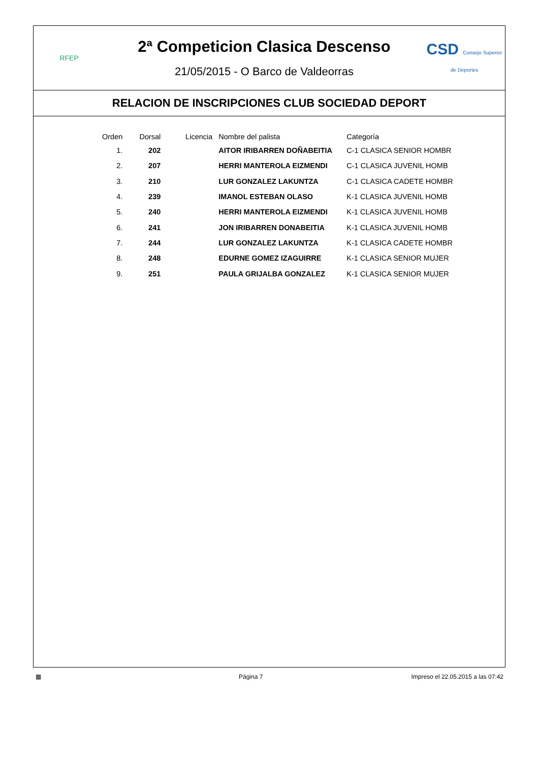RFEP
2ª Competicion Clasica Descenso
21/05/2015 - O Barco de Valdeorras
CSD Consejo Superior de Deportes
RELACION DE INSCRIPCIONES CLUB SOCIEDAD DEPORT
| Orden | Dorsal | Licencia | Nombre del palista | Categoría |
| --- | --- | --- | --- | --- |
| 1. | 202 | | AITOR IRIBARREN DOÑABEITIA | C-1 CLASICA SENIOR HOMBR |
| 2. | 207 | | HERRI MANTEROLA EIZMENDI | C-1 CLASICA JUVENIL HOMB |
| 3. | 210 | | LUR GONZALEZ LAKUNTZA | C-1 CLASICA CADETE HOMBR |
| 4. | 239 | | IMANOL ESTEBAN OLASO | K-1 CLASICA JUVENIL HOMB |
| 5. | 240 | | HERRI MANTEROLA EIZMENDI | K-1 CLASICA JUVENIL HOMB |
| 6. | 241 | | JON IRIBARREN DONABEITIA | K-1 CLASICA JUVENIL HOMB |
| 7. | 244 | | LUR GONZALEZ LAKUNTZA | K-1 CLASICA CADETE HOMBR |
| 8. | 248 | | EDURNE GOMEZ IZAGUIRRE | K-1 CLASICA SENIOR MUJER |
| 9. | 251 | | PAULA GRIJALBA GONZALEZ | K-1 CLASICA SENIOR MUJER |
▦ Página 7 Impreso el 22.05.2015 a las 07:42